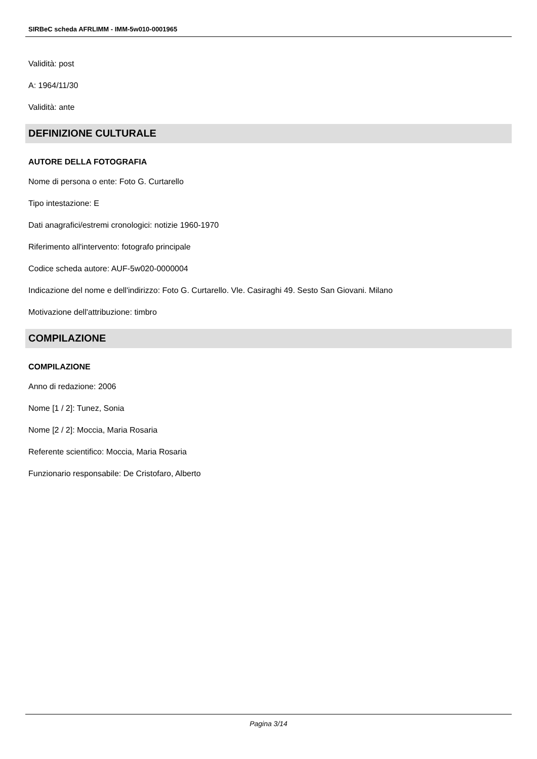SIRBeC scheda AFRLIMM - IMM-5w010-0001965
Validità: post
A: 1964/11/30
Validità: ante
DEFINIZIONE CULTURALE
AUTORE DELLA FOTOGRAFIA
Nome di persona o ente: Foto G. Curtarello
Tipo intestazione: E
Dati anagrafici/estremi cronologici: notizie 1960-1970
Riferimento all'intervento: fotografo principale
Codice scheda autore: AUF-5w020-0000004
Indicazione del nome e dell'indirizzo: Foto G. Curtarello. Vle. Casiraghi 49. Sesto San Giovani. Milano
Motivazione dell'attribuzione: timbro
COMPILAZIONE
COMPILAZIONE
Anno di redazione: 2006
Nome [1 / 2]: Tunez, Sonia
Nome [2 / 2]: Moccia, Maria Rosaria
Referente scientifico: Moccia, Maria Rosaria
Funzionario responsabile: De Cristofaro, Alberto
Pagina 3/14